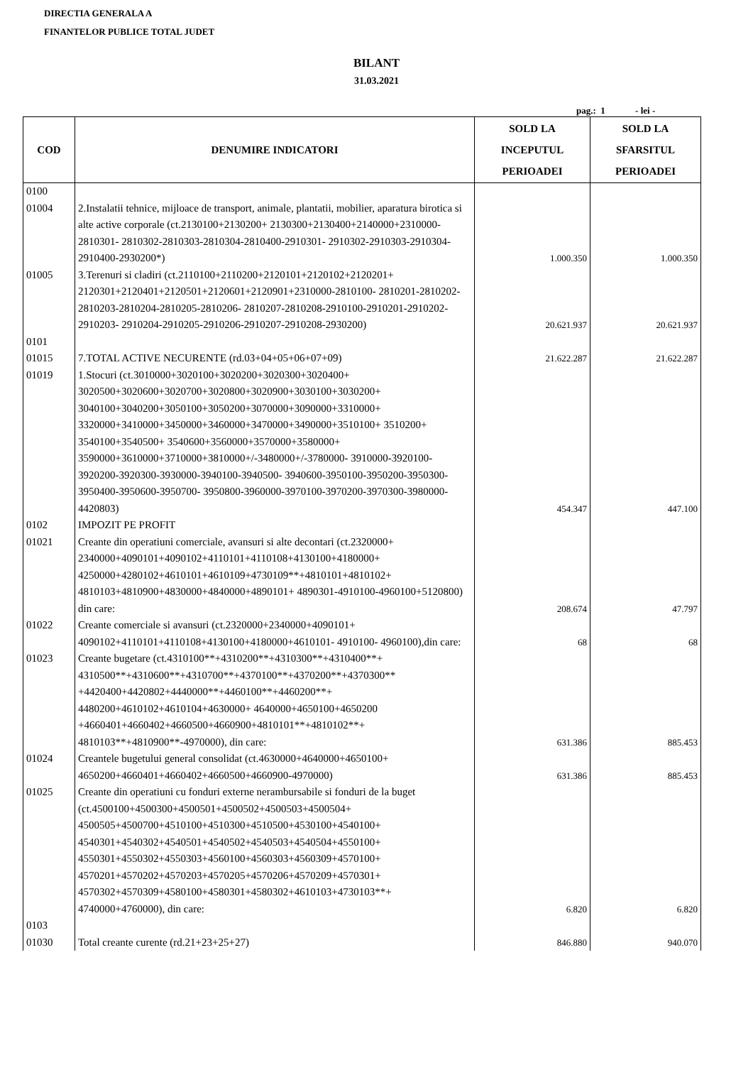DIRECTIA GENERALA A
FINANTELOR PUBLICE TOTAL JUDET
BILANT
31.03.2021
pag.: 1 - lei -
| COD | DENUMIRE INDICATORI | SOLD LA INCEPUTUL PERIOADEI | SOLD LA SFARSITUL PERIOADEI |
| --- | --- | --- | --- |
| 0100 | | | |
| 01004 | 2.Instalatii tehnice, mijloace de transport, animale, plantatii, mobilier, aparatura birotica si alte active corporale (ct.2130100+2130200+ 2130300+2130400+2140000+2310000-2810301- 2810302-2810303-2810304-2810400-2910301- 2910302-2910303-2910304-2910400-2930200*) | 1.000.350 | 1.000.350 |
| 01005 | 3.Terenuri si cladiri (ct.2110100+2110200+2120101+2120102+2120201+ 2120301+2120401+2120501+2120601+2120901+2310000-2810100- 2810201-2810202-2810203-2810204-2810205-2810206- 2810207-2810208-2910100-2910201-2910202-2910203- 2910204-2910205-2910206-2910207-2910208-2930200) | 20.621.937 | 20.621.937 |
| 0101 | | | |
| 01015 | 7.TOTAL ACTIVE NECURENTE (rd.03+04+05+06+07+09) | 21.622.287 | 21.622.287 |
| 01019 | 1.Stocuri (ct.3010000+3020100+3020200+3020300+3020400+ 3020500+3020600+3020700+3020800+3020900+3030100+3030200+ 3040100+3040200+3050100+3050200+3070000+3090000+3310000+ 3320000+3410000+3450000+3460000+3470000+3490000+3510100+ 3510200+ 3540100+3540500+ 3540600+3560000+3570000+3580000+ 3590000+3610000+3710000+3810000+/-3480000+/-3780000- 3910000-3920100-3920200-3920300-3930000-3940100-3940500- 3940600-3950100-3950200-3950300-3950400-3950600-3950700- 3950800-3960000-3970100-3970200-3970300-3980000-4420803) | 454.347 | 447.100 |
| 0102 | IMPOZIT PE PROFIT | | |
| 01021 | Creante din operatiuni comerciale, avansuri si alte decontari (ct.2320000+ 2340000+4090101+4090102+4110101+4110108+4130100+4180000+ 4250000+4280102+4610101+4610109+4730109**+4810101+4810102+ 4810103+4810900+4830000+4840000+4890101+ 4890301-4910100-4960100+5120800) din care: | 208.674 | 47.797 |
| 01022 | Creante comerciale si avansuri (ct.2320000+2340000+4090101+ 4090102+4110101+4110108+4130100+4180000+4610101- 4910100- 4960100),din care: | 68 | 68 |
| 01023 | Creante bugetare (ct.4310100**+4310200**+4310300**+4310400**+ 4310500**+4310600**+4310700**+4370100**+4370200**+4370300** +4420400+4420802+4440000**+4460100**+4460200**+ 4480200+4610102+4610104+4630000+ 4640000+4650100+4650200 +4660401+4660402+4660500+4660900+4810101**+4810102**+ 4810103**+4810900**-4970000), din care: | 631.386 | 885.453 |
| 01024 | Creantele bugetului general consolidat (ct.4630000+4640000+4650100+ 4650200+4660401+4660402+4660500+4660900-4970000) | 631.386 | 885.453 |
| 01025 | Creante din operatiuni cu fonduri externe nerambursabile si fonduri de la buget (ct.4500100+4500300+4500501+4500502+4500503+4500504+ 4500505+4500700+4510100+4510300+4510500+4530100+4540100+ 4540301+4540302+4540501+4540502+4540503+4540504+4550100+ 4550301+4550302+4550303+4560100+4560303+4560309+4570100+ 4570201+4570202+4570203+4570205+4570206+4570209+4570301+ 4570302+4570309+4580100+4580301+4580302+4610103+4730103**+ 4740000+4760000), din care: | 6.820 | 6.820 |
| 0103 | | | |
| 01030 | Total creante curente (rd.21+23+25+27) | 846.880 | 940.070 |